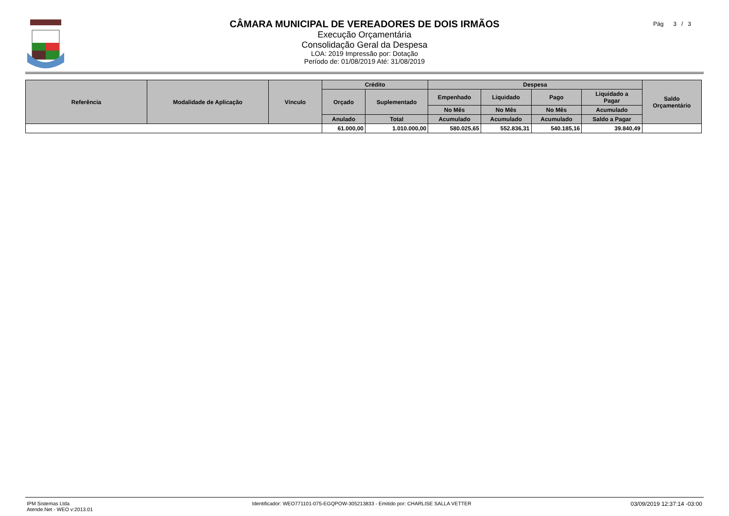CÂMARA MUNICIPAL DE VEREADORES DE DOIS IRMÃOS
Execução Orçamentária
Consolidação Geral da Despesa
LOA: 2019 Impressão por: Dotação
Período de: 01/08/2019 Até: 31/08/2019
Pág 3 / 3
| Referência | Modalidade de Aplicação | Vínculo | Crédito | | Despesa | | | | Saldo Orçamentário |
| --- | --- | --- | --- | --- | --- | --- | --- | --- | --- |
| | | | Orçado | Suplementado | Empenhado | Liquidado | Pago | Liquidado a Pagar | |
| | | | | | No Mês | No Mês | No Mês | Acumulado | |
| | | | Anulado | Total | Acumulado | Acumulado | Acumulado | Saldo a Pagar | |
| | | | 61.000,00 | 1.010.000,00 | 580.025,65 | 552.836,31 | 540.185,16 | 39.840,49 | |
IPM Sistemas Ltda
Atende.Net - WEO v:2013.01
Identificador: WEO771101-075-EGQPOW-305213833 - Emitido por: CHARLISE SALLA VETTER
03/09/2019 12:37:14 -03:00